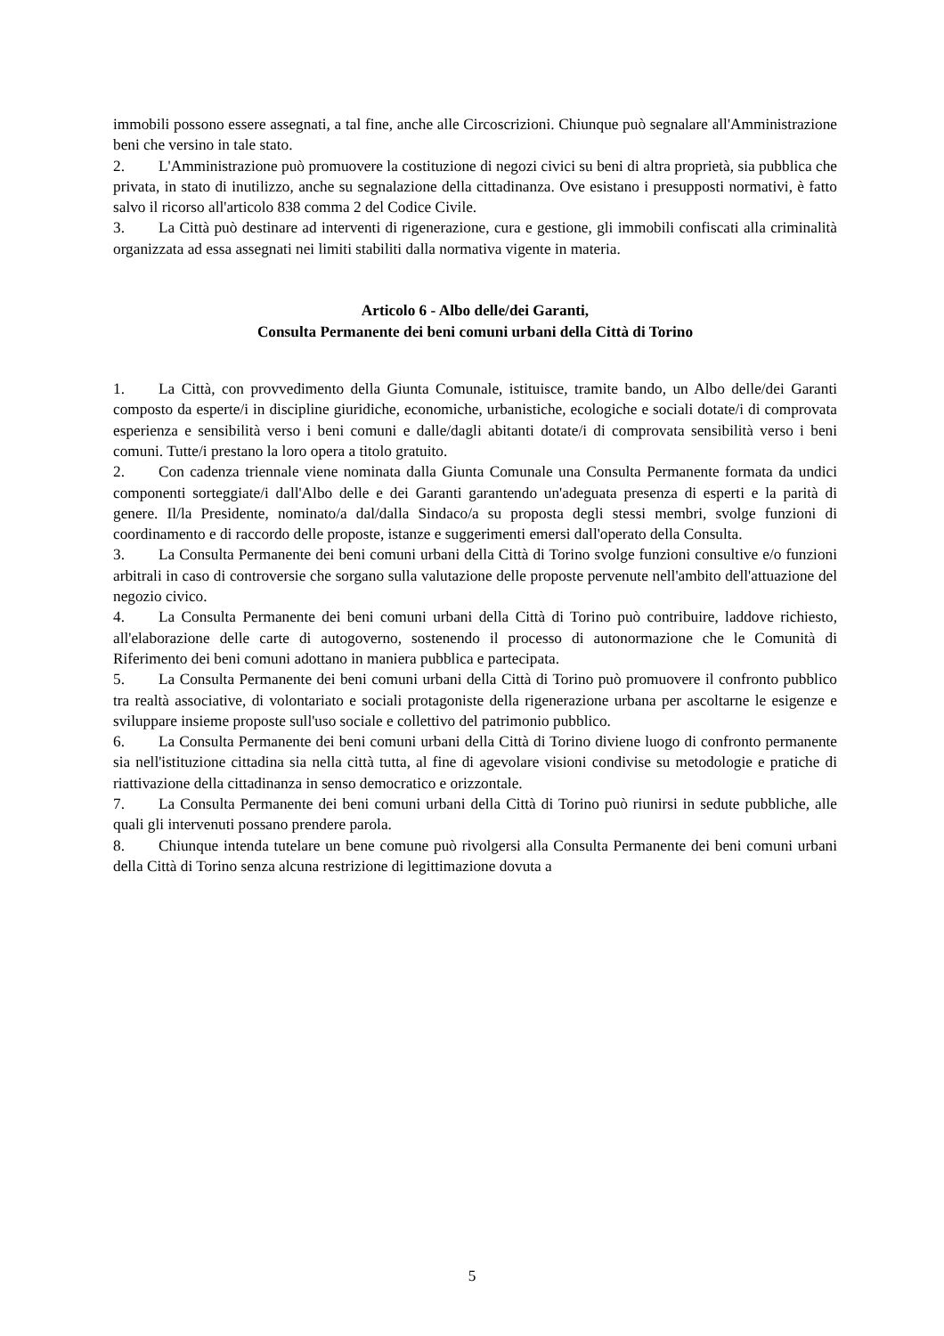immobili possono essere assegnati, a tal fine, anche alle Circoscrizioni. Chiunque può segnalare all'Amministrazione beni che versino in tale stato.
2. L'Amministrazione può promuovere la costituzione di negozi civici su beni di altra proprietà, sia pubblica che privata, in stato di inutilizzo, anche su segnalazione della cittadinanza. Ove esistano i presupposti normativi, è fatto salvo il ricorso all'articolo 838 comma 2 del Codice Civile.
3. La Città può destinare ad interventi di rigenerazione, cura e gestione, gli immobili confiscati alla criminalità organizzata ad essa assegnati nei limiti stabiliti dalla normativa vigente in materia.
Articolo 6 - Albo delle/dei Garanti,
Consulta Permanente dei beni comuni urbani della Città di Torino
1. La Città, con provvedimento della Giunta Comunale, istituisce, tramite bando, un Albo delle/dei Garanti composto da esperte/i in discipline giuridiche, economiche, urbanistiche, ecologiche e sociali dotate/i di comprovata esperienza e sensibilità verso i beni comuni e dalle/dagli abitanti dotate/i di comprovata sensibilità verso i beni comuni. Tutte/i prestano la loro opera a titolo gratuito.
2. Con cadenza triennale viene nominata dalla Giunta Comunale una Consulta Permanente formata da undici componenti sorteggiate/i dall'Albo delle e dei Garanti garantendo un'adeguata presenza di esperti e la parità di genere. Il/la Presidente, nominato/a dal/dalla Sindaco/a su proposta degli stessi membri, svolge funzioni di coordinamento e di raccordo delle proposte, istanze e suggerimenti emersi dall'operato della Consulta.
3. La Consulta Permanente dei beni comuni urbani della Città di Torino svolge funzioni consultive e/o funzioni arbitrali in caso di controversie che sorgano sulla valutazione delle proposte pervenute nell'ambito dell'attuazione del negozio civico.
4. La Consulta Permanente dei beni comuni urbani della Città di Torino può contribuire, laddove richiesto, all'elaborazione delle carte di autogoverno, sostenendo il processo di autonormazione che le Comunità di Riferimento dei beni comuni adottano in maniera pubblica e partecipata.
5. La Consulta Permanente dei beni comuni urbani della Città di Torino può promuovere il confronto pubblico tra realtà associative, di volontariato e sociali protagoniste della rigenerazione urbana per ascoltarne le esigenze e sviluppare insieme proposte sull'uso sociale e collettivo del patrimonio pubblico.
6. La Consulta Permanente dei beni comuni urbani della Città di Torino diviene luogo di confronto permanente sia nell'istituzione cittadina sia nella città tutta, al fine di agevolare visioni condivise su metodologie e pratiche di riattivazione della cittadinanza in senso democratico e orizzontale.
7. La Consulta Permanente dei beni comuni urbani della Città di Torino può riunirsi in sedute pubbliche, alle quali gli intervenuti possano prendere parola.
8. Chiunque intenda tutelare un bene comune può rivolgersi alla Consulta Permanente dei beni comuni urbani della Città di Torino senza alcuna restrizione di legittimazione dovuta a
5